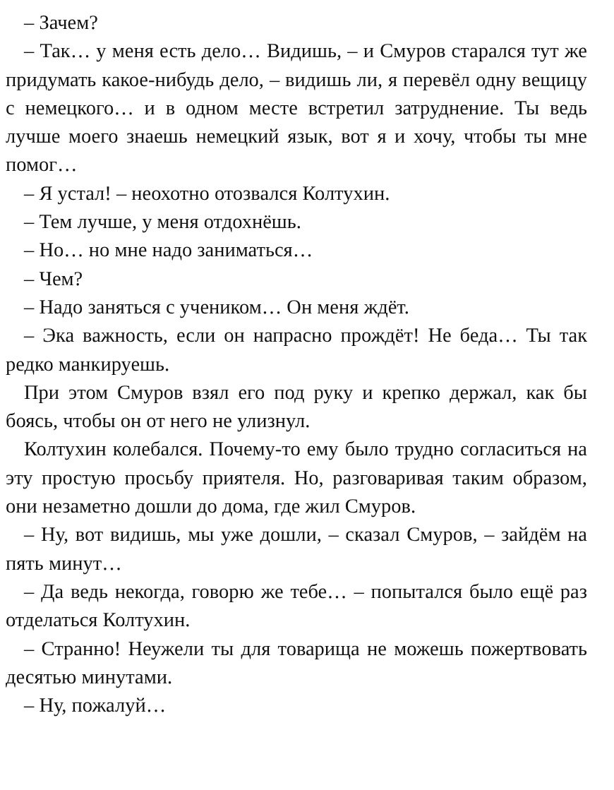– Зачем?
– Так… у меня есть дело… Видишь, – и Смуров старался тут же придумать какое-нибудь дело, – видишь ли, я перевёл одну вещицу с немецкого… и в одном месте встретил затруднение. Ты ведь лучше моего знаешь немецкий язык, вот я и хочу, чтобы ты мне помог…
– Я устал! – неохотно отозвался Колтухин.
– Тем лучше, у меня отдохнёшь.
– Но… но мне надо заниматься…
– Чем?
– Надо заняться с учеником… Он меня ждёт.
– Эка важность, если он напрасно прождёт! Не беда… Ты так редко манкируешь.
При этом Смуров взял его под руку и крепко держал, как бы боясь, чтобы он от него не улизнул.
Колтухин колебался. Почему-то ему было трудно согласиться на эту простую просьбу приятеля. Но, разговаривая таким образом, они незаметно дошли до дома, где жил Смуров.
– Ну, вот видишь, мы уже дошли, – сказал Смуров, – зайдём на пять минут…
– Да ведь некогда, говорю же тебе… – попытался было ещё раз отделаться Колтухин.
– Странно! Неужели ты для товарища не можешь пожертвовать десятью минутами.
– Ну, пожалуй…